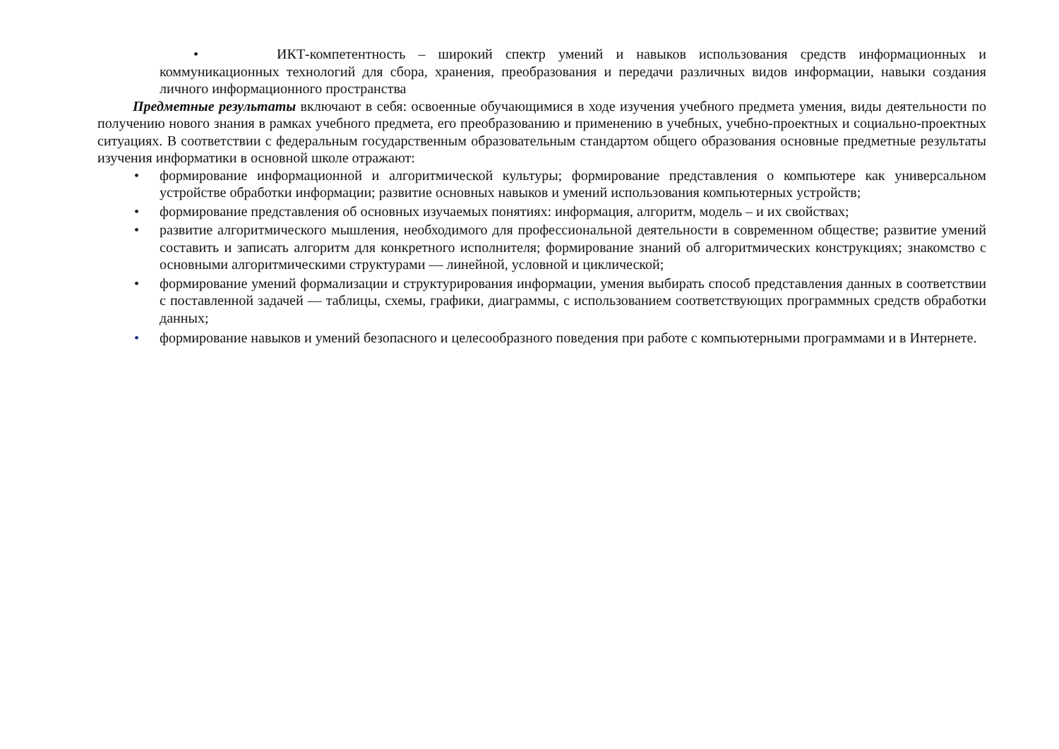• ИКТ-компетентность – широкий спектр умений и навыков использования средств информационных и коммуникационных технологий для сбора, хранения, преобразования и передачи различных видов информации, навыки создания личного информационного пространства
Предметные результаты включают в себя: освоенные обучающимися в ходе изучения учебного предмета умения, виды деятельности по получению нового знания в рамках учебного предмета, его преобразованию и применению в учебных, учебно-проектных и социально-проектных ситуациях. В соответствии с федеральным государственным образовательным стандартом общего образования основные предметные результаты изучения информатики в основной школе отражают:
• формирование информационной и алгоритмической культуры; формирование представления о компьютере как универсальном устройстве обработки информации; развитие основных навыков и умений использования компьютерных устройств;
• формирование представления об основных изучаемых понятиях: информация, алгоритм, модель – и их свойствах;
• развитие алгоритмического мышления, необходимого для профессиональной деятельности в современном обществе; развитие умений составить и записать алгоритм для конкретного исполнителя; формирование знаний об алгоритмических конструкциях; знакомство с основными алгоритмическими структурами — линейной, условной и циклической;
• формирование умений формализации и структурирования информации, умения выбирать способ представления данных в соответствии с поставленной задачей — таблицы, схемы, графики, диаграммы, с использованием соответствующих программных средств обработки данных;
• формирование навыков и умений безопасного и целесообразного поведения при работе с компьютерными программами и в Интернете.